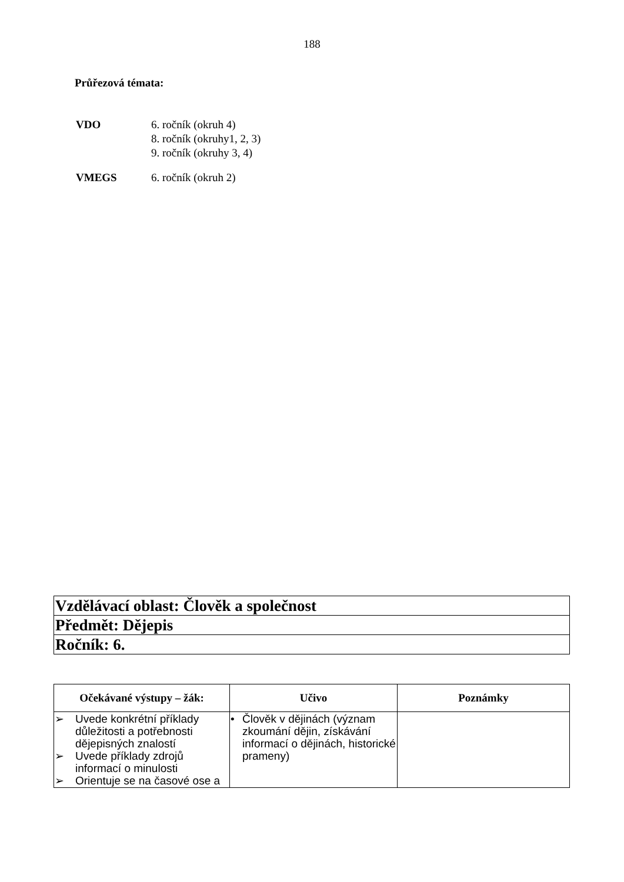188
Průřezová témata:
| VDO | 6. ročník (okruh 4) 8. ročník (okruhy1, 2, 3) 9. ročník (okruhy 3, 4) |
| VMEGS | 6. ročník (okruh 2) |
| Vzdělávací oblast: Člověk a společnost |
| Předmět: Dějepis |
| Ročník: 6. |
| Očekávané výstupy – žák: | Učivo | Poznámky |
| --- | --- | --- |
| ➢ Uvede konkrétní příklady důležitosti a potřebnosti dějepisných znalostí ➢ Uvede příklady zdrojů informací o minulosti ➢ Orientuje se na časové ose a | • Člověk v dějinách (význam zkoumání dějin, získávání informací o dějinách, historické prameny) | |